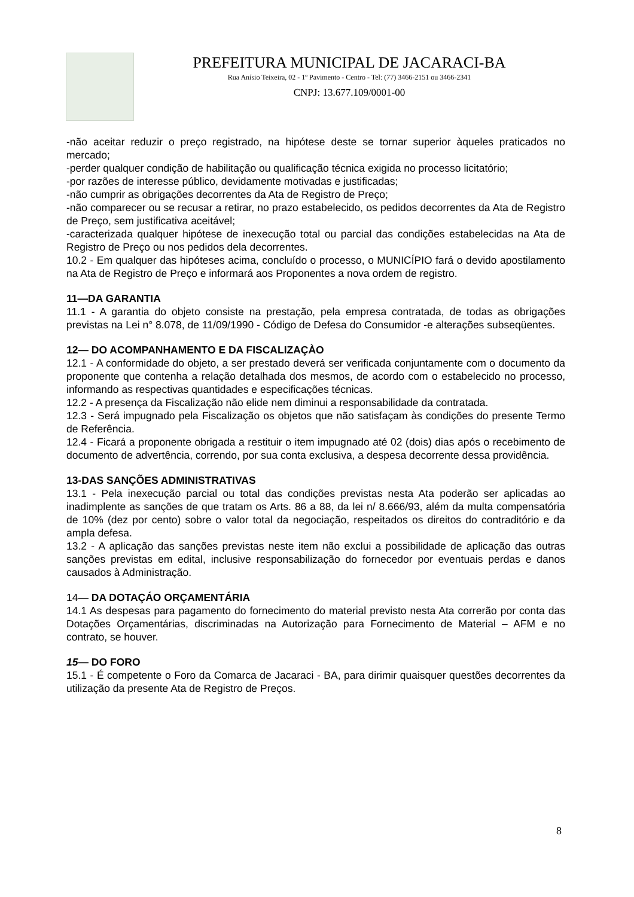PREFEITURA MUNICIPAL DE JACARACI-BA
Rua Anísio Teixeira, 02 - 1º Pavimento - Centro - Tel: (77) 3466-2151 ou 3466-2341
CNPJ: 13.677.109/0001-00
-não aceitar reduzir o preço registrado, na hipótese deste se tornar superior àqueles praticados no mercado;
-perder qualquer condição de habilitação ou qualificação técnica exigida no processo licitatório;
-por razões de interesse público, devidamente motivadas e justificadas;
-não cumprir as obrigações decorrentes da Ata de Registro de Preço;
-não comparecer ou se recusar a retirar, no prazo estabelecido, os pedidos decorrentes da Ata de Registro de Preço, sem justificativa aceitável;
-caracterizada qualquer hipótese de inexecução total ou parcial das condições estabelecidas na Ata de Registro de Preço ou nos pedidos dela decorrentes.
10.2 - Em qualquer das hipóteses acima, concluído o processo, o MUNICÍPIO fará o devido apostilamento na Ata de Registro de Preço e informará aos Proponentes a nova ordem de registro.
11—DA GARANTIA
11.1 - A garantia do objeto consiste na prestação, pela empresa contratada, de todas as obrigações previstas na Lei n° 8.078, de 11/09/1990 - Código de Defesa do Consumidor -e alterações subseqüentes.
12— DO ACOMPANHAMENTO E DA FISCALIZAÇÀO
12.1 - A conformidade do objeto, a ser prestado deverá ser verificada conjuntamente com o documento da proponente que contenha a relação detalhada dos mesmos, de acordo com o estabelecido no processo, informando as respectivas quantidades e especificações técnicas.
12.2 - A presença da Fiscalização não elide nem diminui a responsabilidade da contratada.
12.3 - Será impugnado pela Fiscalização os objetos que não satisfaçam às condições do presente Termo de Referência.
12.4 - Ficará a proponente obrigada a restituir o item impugnado até 02 (dois) dias após o recebimento de documento de advertência, correndo, por sua conta exclusiva, a despesa decorrente dessa providência.
13-DAS SANÇÕES ADMINISTRATIVAS
13.1 - Pela inexecução parcial ou total das condições previstas nesta Ata poderão ser aplicadas ao inadimplente as sanções de que tratam os Arts. 86 a 88, da lei n/ 8.666/93, além da multa compensatória de 10% (dez por cento) sobre o valor total da negociação, respeitados os direitos do contraditório e da ampla defesa.
13.2 - A aplicação das sanções previstas neste item não exclui a possibilidade de aplicação das outras sanções previstas em edital, inclusive responsabilização do fornecedor por eventuais perdas e danos causados à Administração.
14— DA DOTAÇÁO ORÇAMENTÁRIA
14.1 As despesas para pagamento do fornecimento do material previsto nesta Ata correrão por conta das Dotações Orçamentárias, discriminadas na Autorização para Fornecimento de Material – AFM e no contrato, se houver.
15— DO FORO
15.1 - É competente o Foro da Comarca de Jacaraci - BA, para dirimir quaisquer questões decorrentes da utilização da presente Ata de Registro de Preços.
8